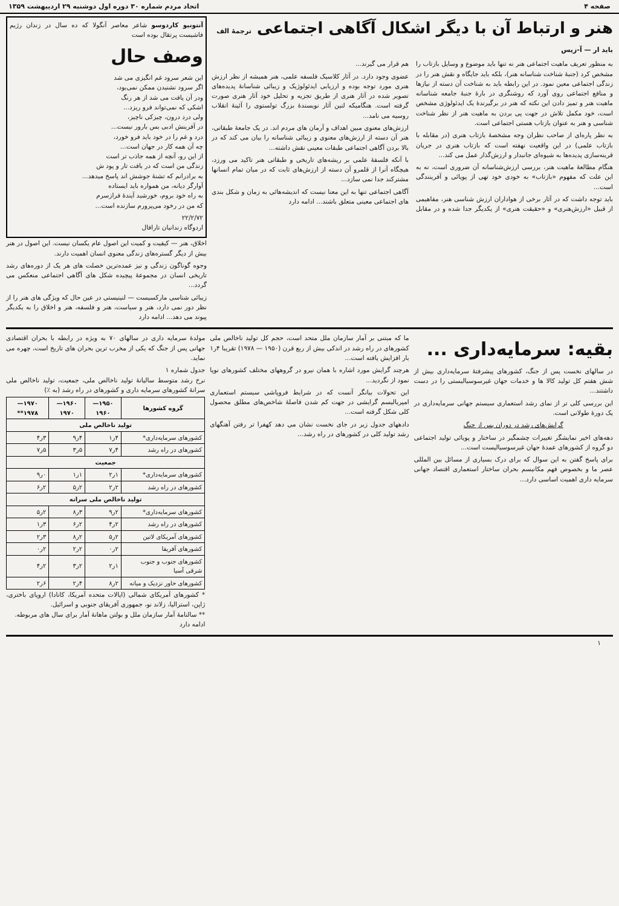صفحه ۴ اتحاد مردم شماره ۳۰ دوره اول دوشنبه ۲۹ اردیبهشت ۱۳۵۹
هنر و ارتباط آن با دیگر اشکال آگاهی اجتماعی ترجمهٔ الف باید ار — آ-زیس
به منظور تعریف ماهیت اجتماعی هنر نه تنها باید موضوع و وسایل بازتاب را مشخص کرد (جنبهٔ شناخت شناسانه هنر)، بلکه باید جایگاه و نقش هنر را در زندگی اجتماعی معین نمود. در این رابطه باید به شناخت آن دسته از نیازها و منافع اجتماعی روی آورد که روشنگری در بارهٔ جنبهٔ جامعه شناسانه ماهیت هنر و تمیز دادن این نکته که هنر در برگیرندهٔ یک ایدئولوژی مشخص است، خود مکمل تلاش در جهت پی بردن به ماهیت هنر از نظر شناخت شناسی و هنر به عنوان بازتاب هستی اجتماعی است.
به نظر پاره‌ای از صاحب نظران وجه مشخصهٔ بازتاب هنری (در مقابله با بازتاب علمی) در این واقعیت نهفته است که بازتاب هنری در جریان قرینه‌سازی پدیده‌ها به شیوه‌ای جانبدار و ارزش‌گذار عمل می کند...
هنگام مطالعهٔ ماهیت هنر، بررسی ارزش‌شناسانه آن ضروری است، نه به این علت که مفهوم «بازتاب» به خودی خود تهی از پویائی و آفرینندگی است...
باید توجه داشت که در آثار برخی از هواداران ارزش شناسی هنر، مفاهیمی از قبیل «ارزش‌هنری» و «حقیقت هنری» از یکدیگر جدا شده و در مقابل هم قرار می گیرند...
عضوی وجود دارد. در آثار کلاسیک فلسفه علمی، هنر همیشه از نظر ارزش هنری مورد توجه بوده و ارزیابی ایدئولوژیک و زیبائی شناسانهٔ پدیده‌های تصویر شده در آثار هنری از طریق تجزیه و تحلیل خود آثار هنری صورت گرفته است. هنگامیکه لنین آثار نویسندهٔ بزرگ تولستوی را آئینهٔ انقلاب روسیه می نامد...
ارزش‌های معنوی مبین اهداف و آرمان های مردم اند. در یک جامعهٔ طبقاتی، هنر آن دسته از ارزش‌های معنوی و زیبائی شناسانه را بیان می کند که در بالا بردن آگاهی اجتماعی طبقات معینی نقش داشته...
با آنکه فلسفهٔ علمی بر ریشه‌های تاریخی و طبقاتی هنر تاکید می ورزد، هیچگاه آنرا از قلمرو آن دسته از ارزش‌های ثابت که در میان تمام انسانها مشترکند جدا نمی سازد...
آگاهی اجتماعی تنها به این معنا نیست که اندیشه‌هائی به زمان و شکل بندی های اجتماعی معینی متعلق باشند... ادامه دارد
آنتونیو کاردوسو شاعر معاصر آنگولا که ده سال در زندان رژیم فاشیست پرتقال بوده است
وصف حال
این شعر سرود غم انگیزی می شد
اگر سرود نشنیدن ممکن نمی‌بود،
ودر آن یافت می شد از هر رنگ
اشکی که نمی‌تواند فرو ریزد...
ولی درد درون، چیزکی ناچیز،
در آفرینش ادبی بس بارور نیست...
درد و غم را در خود باید فرو خورد،
چه آن همه کار در جهان است...
از این رو، آنچه از همه جاذب تر است
زندگی من است که در بافت تار و پود ش
به برادرانم که تشنهٔ جوشش اند پاسخ میدهد...
آوارگر دیانه، من همواره باید ایستاده
به راه خود بروم، خورشید آیندهٔ فرازسرم
که من در رخود می‌پرورم سازنده است...
۲۲/۲/۷۲
اردوگاه زندانیان تارافال
اخلاق، هنر — کیفیت و کمیت این اصول عام یکسان نیست. این اصول در هنر بیش از دیگر گستره‌های زندگی معنوی انسان اهمیت دارند.
وجوه گوناگون زندگی و نیز عمده‌ترین خصلت های هر یک از دوره‌های رشد تاریخی انسان در مجموعهٔ پیچیده شکل های آگاهی اجتماعی منعکس می گردد...
زیبائی شناسی مارکسیست — لنینیستی در عین حال که ویژگی های هنر را از نظر دور نمی دارد، هنر و سیاست، هنر و فلسفه، هنر و اخلاق را به یکدیگر پیوند می دهد... ادامه دارد
بقیه: سرمایه‌داری ...
در سالهای نخست پس از جنگ، کشورهای پیشرفتهٔ سرمایه‌داری بیش از شش هفتم کل تولید کالا ها و خدمات جهان غیرسوسیالیستی را در دست داشتند...
این بررسی کلی تر از نمای رشد استعماری سیستم جهانی سرمایه‌داری در یک دورهٔ طولانی است.
گرایش‌های رشد در دوران پس از جنگ
دهه‌های اخیر نمایشگر تغییرات چشمگیر در ساختار و پویائی تولید اجتماعی دو گروه از کشورهای عمدهٔ جهان غیرسوسیالیست است...
برای پاسخ گفتن به این سوال که برای درک بسیاری از مسائل بین المللی عصر ما و بخصوص فهم مکانیسم بحران ساختار استعماری اقتصاد جهانی سرمایه داری اهمیت اساسی دارد...
ما که مبتنی بر آمار سازمان ملل متحد است، حجم کل تولید ناخالص ملی کشورهای در راه رشد در اندکی بیش از ربع قرن (۱۹۵۰ — ۱۹۷۸) تقریبا ۴ر۱ بار افزایش یافته است...
هرچند گرایش مورد اشاره با همان نیرو در گروههای مختلف کشورهای نوپا نمود از نگردید...
این تحولات بیانگر آنست که در شرایط فروپاشی سیستم استعماری امپریالیسم گرایشی در جهت کم شدن فاصلهٔ شاخص‌های مطلق محصول کلی شکل گرفته است...
دادههای جدول زیر در جای نخست نشان می دهد کهفرا تر رفتن آهنگهای رشد تولید کلی در کشورهای در راه رشد...
مولدهٔ سرمایه داری در سالهای ۷۰ به ویژه در رابطه با بحران اقتصادی جهانی پس از جنگ که یکی از مخرب ترین بحران های تاریخ است، چهره می نماید.
جدول شماره ۱
نرخ رشد متوسط سالیانهٔ تولید ناخالص ملی، جمعیت، تولید ناخالص ملی سرانهٔ کشورهای سرمایه داری و کشورهای در راه رشد (به ٪)
| گروه کشورها | ۱۹۵۰—۱۹۶۰ | ۱۹۶۰—۱۹۷۰ | ۱۹۷۰—۱۹۷۸** |
| --- | --- | --- | --- |
| تولید ناخالص ملی | | | |
| کشورهای سرمایه‌داری* | ۴ر۱ | ۴ر۹ | ۳ر۴ |
| کشورهای در راه رشد | ۴ر۷ | ۵ر۳ | ۵ر۷ |
| جمعیت | | | |
| کشورهای سرمایه‌داری* | ۱ر۲ | ۱ر۱ | ۰ر۹ |
| کشورهای در راه رشد | ۲ر۲ | ۲ر۵ | ۲ر۶ |
| تولید ناخالص ملی سرانه | | | |
| کشورهای سرمایه‌داری* | ۲ر۹ | ۳ر۸ | ۲ر۵ |
| کشورهای در راه رشد | ۲ر۴ | ۲ر۶ | ۳ر۱ |
| کشورهای آمریکای لاتین | ۲ر۵ | ۲ر۸ | ۳ر۲ |
| کشورهای آفریقا | ۲ر۰ | ۲ر۲ | ۲ر۰ |
| کشورهای جنوب و جنوب شرقی آسیا | ۱ر۲ | ۲ر۳ | ۲ر۴ |
| کشورهای خاور نزدیک و میانه | ۲ر۸ | ۴ر۲ | ۶ر۲ |
* کشورهای آمریکای شمالی (ایالات متحده آمریکا، کانادا) اروپای باختری، ژاپن، استرالیا، زلاند نو، جمهوری آفریقای جنوبی و اسرائیل.
** سالنامهٔ آمار سازمان ملل و بولتن ماهانهٔ آمار برای سال های مربوطه.
ادامه دارد
۱